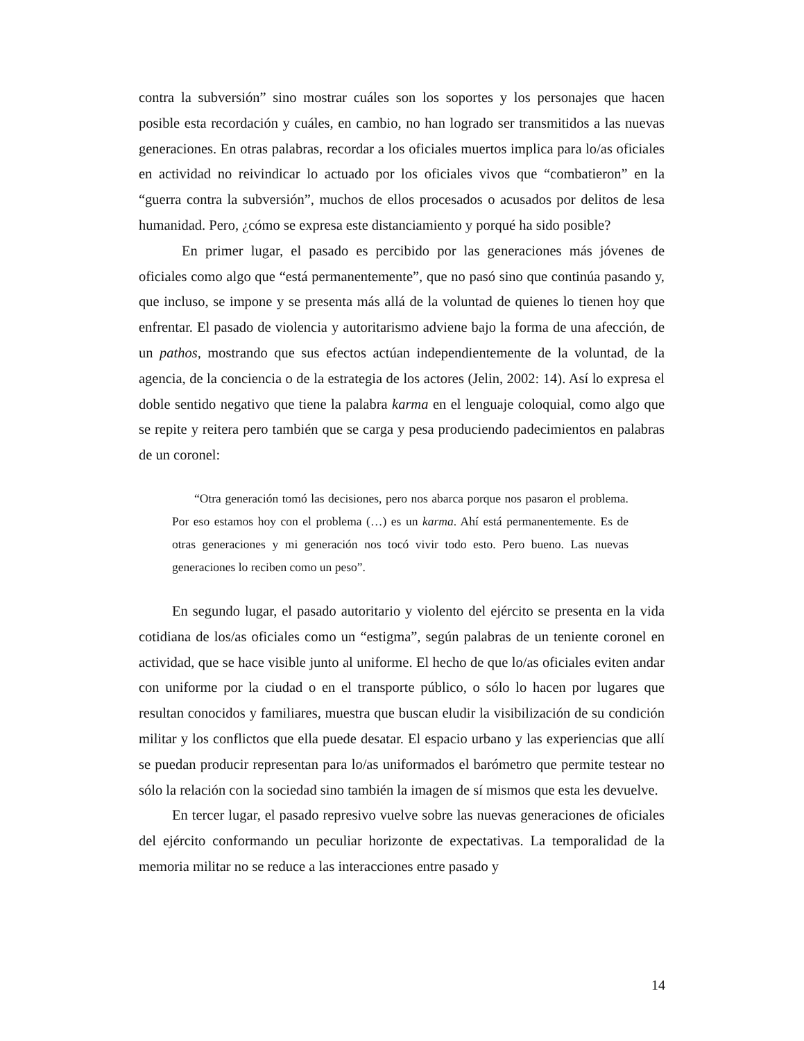contra la subversión” sino mostrar cuáles son los soportes y los personajes que hacen posible esta recordación y cuáles, en cambio, no han logrado ser transmitidos a las nuevas generaciones. En otras palabras, recordar a los oficiales muertos implica para lo/as oficiales en actividad no reivindicar lo actuado por los oficiales vivos que “combatieron” en la “guerra contra la subversión”, muchos de ellos procesados o acusados por delitos de lesa humanidad. Pero, ¿cómo se expresa este distanciamiento y porqué ha sido posible?
En primer lugar, el pasado es percibido por las generaciones más jóvenes de oficiales como algo que “está permanentemente”, que no pasó sino que continúa pasando y, que incluso, se impone y se presenta más allá de la voluntad de quienes lo tienen hoy que enfrentar. El pasado de violencia y autoritarismo adviene bajo la forma de una afección, de un pathos, mostrando que sus efectos actúan independientemente de la voluntad, de la agencia, de la conciencia o de la estrategia de los actores (Jelin, 2002: 14). Así lo expresa el doble sentido negativo que tiene la palabra karma en el lenguaje coloquial, como algo que se repite y reitera pero también que se carga y pesa produciendo padecimientos en palabras de un coronel:
“Otra generación tomó las decisiones, pero nos abarca porque nos pasaron el problema. Por eso estamos hoy con el problema (…) es un karma. Ahí está permanentemente. Es de otras generaciones y mi generación nos tocó vivir todo esto. Pero bueno. Las nuevas generaciones lo reciben como un peso”.
En segundo lugar, el pasado autoritario y violento del ejército se presenta en la vida cotidiana de los/as oficiales como un “estigma”, según palabras de un teniente coronel en actividad, que se hace visible junto al uniforme. El hecho de que lo/as oficiales eviten andar con uniforme por la ciudad o en el transporte público, o sólo lo hacen por lugares que resultan conocidos y familiares, muestra que buscan eludir la visibilización de su condición militar y los conflictos que ella puede desatar. El espacio urbano y las experiencias que allí se puedan producir representan para lo/as uniformados el barómetro que permite testear no sólo la relación con la sociedad sino también la imagen de sí mismos que esta les devuelve.
En tercer lugar, el pasado represivo vuelve sobre las nuevas generaciones de oficiales del ejército conformando un peculiar horizonte de expectativas. La temporalidad de la memoria militar no se reduce a las interacciones entre pasado y
14